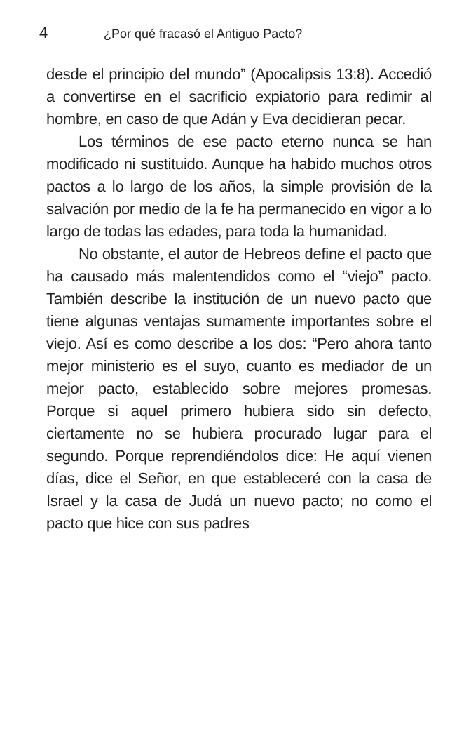4 ¿Por qué fracasó el Antiguo Pacto?
desde el principio del mundo” (Apocalipsis 13:8). Accedió a convertirse en el sacrificio expiatorio para redimir al hombre, en caso de que Adán y Eva decidieran pecar.
Los términos de ese pacto eterno nunca se han modificado ni sustituido. Aunque ha habido muchos otros pactos a lo largo de los años, la simple provisión de la salvación por medio de la fe ha permanecido en vigor a lo largo de todas las edades, para toda la humanidad.
No obstante, el autor de Hebreos define el pacto que ha causado más malentendidos como el “viejo” pacto. También describe la institución de un nuevo pacto que tiene algunas ventajas sumamente importantes sobre el viejo. Así es como describe a los dos: “Pero ahora tanto mejor ministerio es el suyo, cuanto es mediador de un mejor pacto, establecido sobre mejores promesas. Porque si aquel primero hubiera sido sin defecto, ciertamente no se hubiera procurado lugar para el segundo. Porque reprendiéndolos dice: He aquí vienen días, dice el Señor, en que estableceré con la casa de Israel y la casa de Judá un nuevo pacto; no como el pacto que hice con sus padres